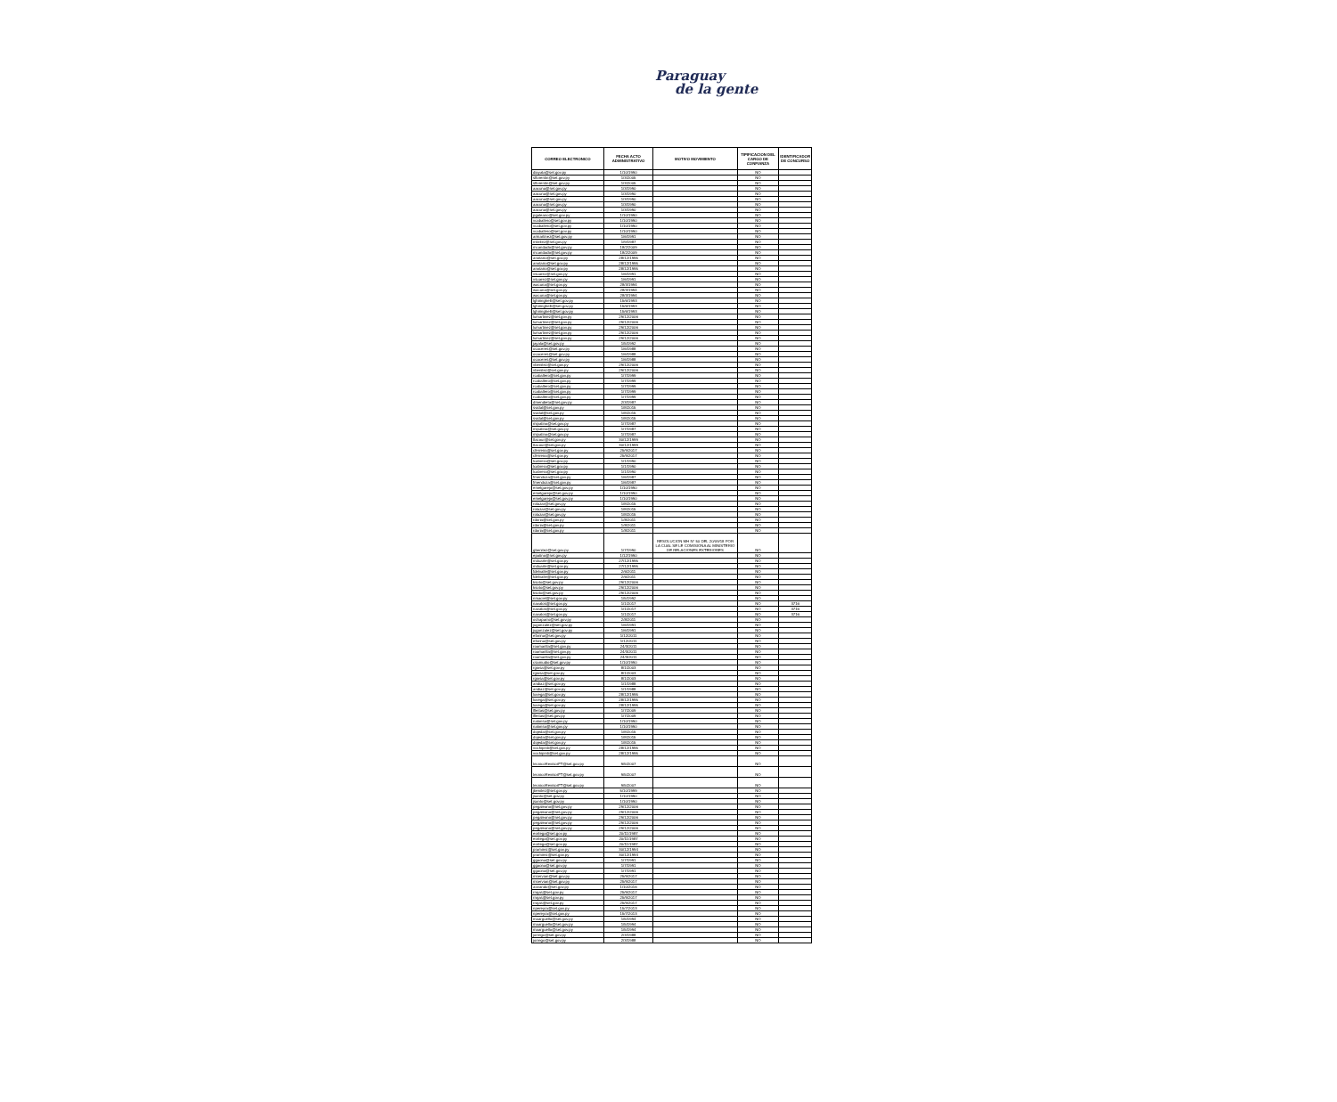Paraguay
de la gente
| CORREO ELECTRONICO | FECHA ACTO ADMINISTRATIVO | MOTIVO MOVIMIENTO | TIPIFICACION DEL CARGO DE CONFIANZA | IDENTIFICADOR DE CONCURSO |
| --- | --- | --- | --- | --- |
| diayala@set.gov.py | 1/10/1990 | | NO | |
| sflorentin@set.gov.py | 1/3/2005 | | NO | |
| sflorentin@set.gov.py | 1/3/2005 | | NO | |
| aacuna@set.gov.py | 1/3/1990 | | NO | |
| aacuna@set.gov.py | 1/3/1990 | | NO | |
| aacuna@set.gov.py | 1/3/1990 | | NO | |
| aacuna@set.gov.py | 1/3/1990 | | NO | |
| aacuna@set.gov.py | 1/3/1990 | | NO | |
| pgaleano@set.gov.py | 1/10/1990 | | NO | |
| vcaballero@set.gov.py | 1/10/1990 | | NO | |
| vcaballero@set.gov.py | 1/10/1990 | | NO | |
| vcaballero@set.gov.py | 1/10/1990 | | NO | |
| armartinez@set.gov.py | 1/6/1991 | | NO | |
| mbritez@set.gov.py | 1/9/1987 | | NO | |
| mcandado@set.gov.py | 18/2/2009 | | NO | |
| mcandado@set.gov.py | 18/2/2009 | | NO | |
| anotario@set.gov.py | 28/12/1995 | | NO | |
| anotario@set.gov.py | 28/12/1995 | | NO | |
| anotario@set.gov.py | 28/12/1995 | | NO | |
| vsuarez@set.gov.py | 1/6/1991 | | NO | |
| vsuarez@set.gov.py | 1/6/1991 | | NO | |
| wacuna@set.gov.py | 28/3/1994 | | NO | |
| wacuna@set.gov.py | 28/3/1994 | | NO | |
| wacuna@set.gov.py | 28/3/1994 | | NO | |
| lghiringhelli@set.gov.py | 15/6/1993 | | NO | |
| lghiringhelli@set.gov.py | 15/6/1993 | | NO | |
| lghiringhelli@set.gov.py | 15/6/1993 | | NO | |
| lumartinez@set.gov.py | 29/12/2006 | | NO | |
| lumartinez@set.gov.py | 29/12/2006 | | NO | |
| lumartinez@set.gov.py | 29/12/2006 | | NO | |
| lumartinez@set.gov.py | 29/12/2006 | | NO | |
| lumartinez@set.gov.py | 29/12/2006 | | NO | |
| jayala@set.gov.py | 1/5/1992 | | NO | |
| ocaceres@set.gov.py | 1/6/1988 | | NO | |
| ocaceres@set.gov.py | 1/6/1988 | | NO | |
| ocaceres@set.gov.py | 1/6/1988 | | NO | |
| vbenitez@set.gov.py | 29/12/2006 | | NO | |
| vbenitez@set.gov.py | 29/12/2006 | | NO | |
| rcaballero@set.gov.py | 1/7/1999 | | NO | |
| rcaballero@set.gov.py | 1/7/1999 | | NO | |
| rcaballero@set.gov.py | 1/7/1999 | | NO | |
| rcaballero@set.gov.py | 1/7/1999 | | NO | |
| rcaballero@set.gov.py | 1/7/1999 | | NO | |
| dmendieta@set.gov.py | 2/3/1987 | | NO | |
| svidal@set.gov.py | 1/8/2015 | | NO | |
| svidal@set.gov.py | 1/8/2015 | | NO | |
| svidal@set.gov.py | 1/8/2015 | | NO | |
| mipatino@set.gov.py | 1/7/1987 | | NO | |
| mipatino@set.gov.py | 1/7/1987 | | NO | |
| mipatino@set.gov.py | 1/7/1987 | | NO | |
| tlacour@set.gov.py | 30/12/1999 | | NO | |
| tlacour@set.gov.py | 30/12/1999 | | NO | |
| cferreira@set.gov.py | 25/9/2017 | | NO | |
| cferreira@set.gov.py | 25/9/2017 | | NO | |
| lcabrera@set.gov.py | 1/1/1990 | | NO | |
| lcabrera@set.gov.py | 1/1/1990 | | NO | |
| lcabrera@set.gov.py | 1/1/1990 | | NO | |
| fmendoza@set.gov.py | 1/6/1987 | | NO | |
| fmendoza@set.gov.py | 1/6/1987 | | NO | |
| emelgarejo@set.gov.py | 1/10/1990 | | NO | |
| emelgarejo@set.gov.py | 1/10/1990 | | NO | |
| emelgarejo@set.gov.py | 1/10/1990 | | NO | |
| rolazar@set.gov.py | 1/8/2015 | | NO | |
| rolazar@set.gov.py | 1/8/2015 | | NO | |
| rolazar@set.gov.py | 1/8/2015 | | NO | |
| rdoria@set.gov.py | 1/8/2011 | | NO | |
| rdoria@set.gov.py | 1/8/2011 | | NO | |
| rdoria@set.gov.py | 1/8/2011 | | NO | |
| gbenitez@set.gov.py | 1/7/1990 | RESOLUCION MH N° 50 DEL 20/09/18 POR LA CUAL SE LE COMISIONA AL MINISTERIO DE RELACIONES EXTERIORES | NO | |
| epatino@set.gov.py | 1/12/1990 | | NO | |
| mduarte@set.gov.py | 27/12/1995 | | NO | |
| mduarte@set.gov.py | 27/12/1995 | | NO | |
| fdelvalle@set.gov.py | 2/6/2011 | | NO | |
| fdelvalle@set.gov.py | 2/6/2011 | | NO | |
| ksoto@set.gov.py | 29/12/2006 | | NO | |
| ksoto@set.gov.py | 29/12/2006 | | NO | |
| ksoto@set.gov.py | 29/12/2006 | | NO | |
| nmaciel@set.gov.py | 1/5/1992 | | NO | |
| navalos@set.gov.py | 1/1/2017 | | NO | 3716 |
| navalos@set.gov.py | 1/1/2017 | | NO | 3716 |
| navalos@set.gov.py | 1/1/2017 | | NO | 3716 |
| ochaparro@set.gov.py | 2/8/2011 | | NO | |
| jugonzalez@set.gov.py | 1/6/1991 | | NO | |
| jugonzalez@set.gov.py | 1/6/1991 | | NO | |
| efarina@set.gov.py | 1/12/2011 | | NO | |
| efarina@set.gov.py | 1/12/2011 | | NO | |
| roamarilla@set.gov.py | 24/3/2011 | | NO | |
| roamarilla@set.gov.py | 24/3/2011 | | NO | |
| roamarilla@set.gov.py | 24/3/2011 | | NO | |
| csamudio@set.gov.py | 1/10/1990 | | NO | |
| rgiosa@set.gov.py | 8/1/2003 | | NO | |
| rgiosa@set.gov.py | 8/1/2003 | | NO | |
| rgiosa@set.gov.py | 8/1/2003 | | NO | |
| andiaz@set.gov.py | 1/1/1988 | | NO | |
| andiaz@set.gov.py | 1/1/1988 | | NO | |
| luvega@set.gov.py | 28/12/1995 | | NO | |
| luvega@set.gov.py | 28/12/1995 | | NO | |
| luvega@set.gov.py | 28/12/1995 | | NO | |
| lfleitas@set.gov.py | 1/7/2009 | | NO | |
| lfleitas@set.gov.py | 1/7/2009 | | NO | |
| nalonso@set.gov.py | 1/10/1990 | | NO | |
| nalonso@set.gov.py | 1/10/1990 | | NO | |
| dojeda@set.gov.py | 1/8/2015 | | NO | |
| dojeda@set.gov.py | 1/8/2015 | | NO | |
| dojeda@set.gov.py | 1/8/2015 | | NO | |
| vochipinti@set.gov.py | 28/12/1995 | | NO | |
| vochipinti@set.gov.py | 28/12/1995 | | NO | |
| tecnicoRevisorFT@set.gov.py | 9/5/2007 | | NO | |
| tecnicoRevisorFT@set.gov.py | 9/5/2007 | | NO | |
| tecnicoRevisorFT@set.gov.py | 9/5/2007 | | NO | |
| jbenitez@set.gov.py | 5/10/1999 | | NO | |
| jsanto@set.gov.py | 1/10/1990 | | NO | |
| jsanto@set.gov.py | 1/10/1990 | | NO | |
| pegaleano@set.gov.py | 29/12/2006 | | NO | |
| pegaleano@set.gov.py | 29/12/2006 | | NO | |
| pegaleano@set.gov.py | 29/12/2006 | | NO | |
| pegaleano@set.gov.py | 29/12/2006 | | NO | |
| pegaleano@set.gov.py | 29/12/2006 | | NO | |
| eortega@set.gov.py | 20/11/1987 | | NO | |
| eortega@set.gov.py | 20/11/1987 | | NO | |
| eortega@set.gov.py | 20/11/1987 | | NO | |
| pramirez@set.gov.py | 30/12/1994 | | NO | |
| pramirez@set.gov.py | 30/12/1994 | | NO | |
| ggaona@set.gov.py | 1/7/1991 | | NO | |
| ggaona@set.gov.py | 1/7/1991 | | NO | |
| ggaona@set.gov.py | 1/7/1991 | | NO | |
| mservian@set.gov.py | 25/9/2017 | | NO | |
| mservian@set.gov.py | 25/9/2017 | | NO | |
| aovando@set.gov.py | 1/10/2016 | | NO | |
| rrojas@set.gov.py | 25/9/2017 | | NO | |
| rrojas@set.gov.py | 25/9/2017 | | NO | |
| rrojas@set.gov.py | 25/9/2017 | | NO | |
| npereyra@set.gov.py | 15/7/2013 | | NO | |
| npereyra@set.gov.py | 15/7/2013 | | NO | |
| maarguello@set.gov.py | 1/5/1994 | | NO | |
| maarguello@set.gov.py | 1/5/1994 | | NO | |
| maarguello@set.gov.py | 1/5/1994 | | NO | |
| jorrego@set.gov.py | 2/3/1988 | | NO | |
| jorrego@set.gov.py | 2/3/1988 | | NO | |